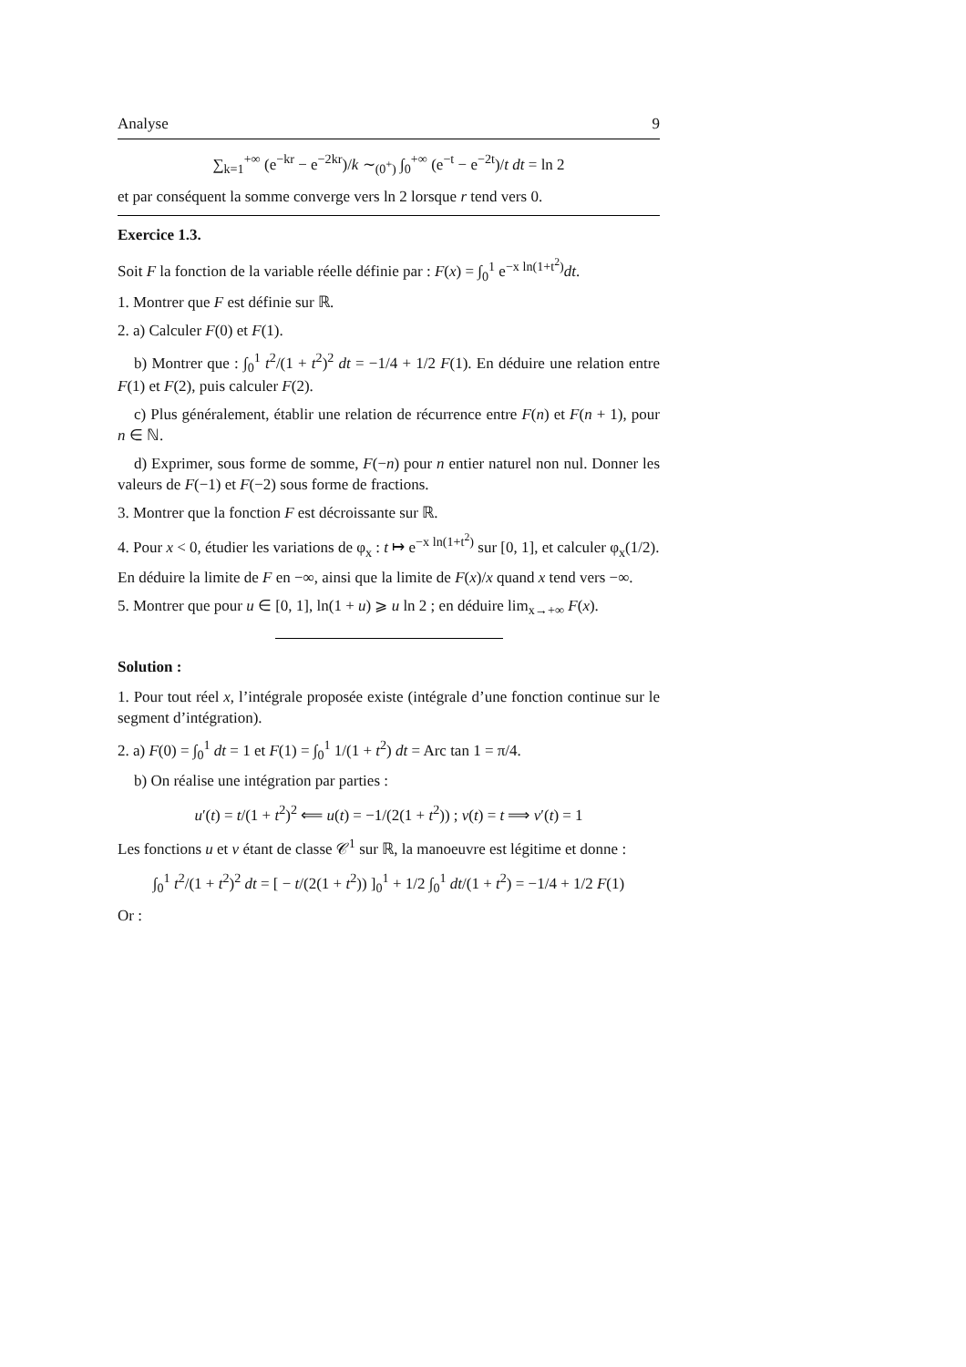Analyse 9
∑<sub>k=1</sub><sup>+∞</sup> (e<sup>−kr</sup> − e<sup>−2kr</sup>)/k ∼<sub>(0<sup>+</sup>)</sub> ∫<sub>0</sub><sup>+∞</sup> (e<sup>−t</sup> − e<sup>−2t</sup>)/t dt = ln 2
et par conséquent la somme converge vers ln 2 lorsque r tend vers 0.
Exercice 1.3.
Soit F la fonction de la variable réelle définie par : F(x) = ∫<sub>0</sub><sup>1</sup> e<sup>−x ln(1+t<sup>2</sup>)</sup>dt.
1. Montrer que F est définie sur ℝ.
2. a) Calculer F(0) et F(1).
b) Montrer que : ∫<sub>0</sub><sup>1</sup> t<sup>2</sup>/(1 + t<sup>2</sup>)<sup>2</sup> dt = −1/4 + 1/2 F(1). En déduire une relation entre F(1) et F(2), puis calculer F(2).
c) Plus généralement, établir une relation de récurrence entre F(n) et F(n + 1), pour n ∈ ℕ.
d) Exprimer, sous forme de somme, F(−n) pour n entier naturel non nul. Donner les valeurs de F(−1) et F(−2) sous forme de fractions.
3. Montrer que la fonction F est décroissante sur ℝ.
4. Pour x < 0, étudier les variations de φ<sub>x</sub> : t ↦ e<sup>−x ln(1+t<sup>2</sup>)</sup> sur [0, 1], et calculer φ<sub>x</sub>(1/2).
En déduire la limite de F en −∞, ainsi que la limite de F(x)/x quand x tend vers −∞.
5. Montrer que pour u ∈ [0, 1], ln(1 + u) ⩾ u ln 2 ; en déduire lim<sub>x→+∞</sub> F(x).
Solution :
1. Pour tout réel x, l’intégrale proposée existe (intégrale d’une fonction continue sur le segment d’intégration).
2. a) F(0) = ∫<sub>0</sub><sup>1</sup> dt = 1 et F(1) = ∫<sub>0</sub><sup>1</sup> 1/(1 + t<sup>2</sup>) dt = Arc tan 1 = π/4.
b) On réalise une intégration par parties :
u′(t) = t/(1 + t<sup>2</sup>)<sup>2</sup> ⟸ u(t) = −1/(2(1 + t<sup>2</sup>)) ; v(t) = t ⟹ v′(t) = 1
Les fonctions u et v étant de classe 𝒞<sup>1</sup> sur ℝ, la manoeuvre est légitime et donne :
∫<sub>0</sub><sup>1</sup> t<sup>2</sup>/(1 + t<sup>2</sup>)<sup>2</sup> dt = [ − t/(2(1 + t<sup>2</sup>)) ]<sub>0</sub><sup>1</sup> + 1/2 ∫<sub>0</sub><sup>1</sup> dt/(1 + t<sup>2</sup>) = −1/4 + 1/2 F(1)
Or :